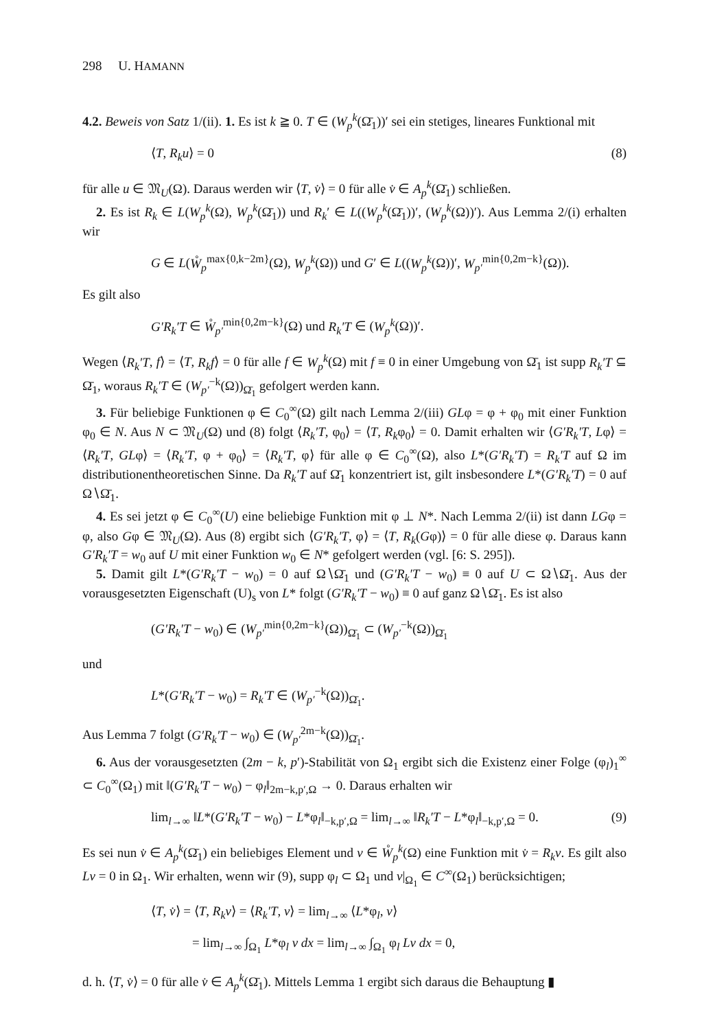298 U. HAMANN
4.2. Beweis von Satz 1/(ii). 1. Es ist k ≧ 0. T ∈ (W<sub>p</sub><sup>k</sup>(Ω̄<sub>1</sub>))′ sei ein stetiges, lineares Funktional mit
⟨T, R<sub>k</sub>u⟩ = 0 (8)
für alle u ∈ 𝔐<sub>U</sub>(Ω). Daraus werden wir ⟨T, v̇⟩ = 0 für alle v̇ ∈ A<sub>p</sub><sup>k</sup>(Ω̄<sub>1</sub>) schließen.
2. Es ist R<sub>k</sub> ∈ L(W<sub>p</sub><sup>k</sup>(Ω), W<sub>p</sub><sup>k</sup>(Ω̄<sub>1</sub>)) und R<sub>k</sub>′ ∈ L((W<sub>p</sub><sup>k</sup>(Ω̄<sub>1</sub>))′, (W<sub>p</sub><sup>k</sup>(Ω))′). Aus Lemma 2/(i) erhalten wir
G ∈ L(W̊<sub>p</sub><sup>max{0,k−2m}</sup>(Ω), W<sub>p</sub><sup>k</sup>(Ω)) und G′ ∈ L((W<sub>p</sub><sup>k</sup>(Ω))′, W<sub>p′</sub><sup>min{0,2m−k}</sup>(Ω)).
Es gilt also
G′R<sub>k</sub>′T ∈ W̊<sub>p′</sub><sup>min{0,2m−k}</sup>(Ω) und R<sub>k</sub>′T ∈ (W<sub>p</sub><sup>k</sup>(Ω))′.
Wegen ⟨R<sub>k</sub>′T, f⟩ = ⟨T, R<sub>k</sub>f⟩ = 0 für alle f ∈ W<sub>p</sub><sup>k</sup>(Ω) mit f ≡ 0 in einer Umgebung von Ω̄<sub>1</sub> ist supp R<sub>k</sub>′T ⊆ Ω̄<sub>1</sub>, woraus R<sub>k</sub>′T ∈ (W<sub>p′</sub><sup>−k</sup>(Ω))<sub>Ω̄<sub>1</sub></sub> gefolgert werden kann.
3. Für beliebige Funktionen φ ∈ C<sub>0</sub><sup>∞</sup>(Ω) gilt nach Lemma 2/(iii) GLφ = φ + φ<sub>0</sub> mit einer Funktion φ<sub>0</sub> ∈ N. Aus N ⊂ 𝔐<sub>U</sub>(Ω) und (8) folgt ⟨R<sub>k</sub>′T, φ<sub>0</sub>⟩ = ⟨T, R<sub>k</sub>φ<sub>0</sub>⟩ = 0. Damit erhalten wir ⟨G′R<sub>k</sub>′T, Lφ⟩ = ⟨R<sub>k</sub>′T, GLφ⟩ = ⟨R<sub>k</sub>′T, φ + φ<sub>0</sub>⟩ = ⟨R<sub>k</sub>′T, φ⟩ für alle φ ∈ C<sub>0</sub><sup>∞</sup>(Ω), also L*(G′R<sub>k</sub>′T) = R<sub>k</sub>′T auf Ω im distributionentheoretischen Sinne. Da R<sub>k</sub>′T auf Ω̄<sub>1</sub> konzentriert ist, gilt insbesondere L*(G′R<sub>k</sub>′T) = 0 auf Ω∖Ω̄<sub>1</sub>.
4. Es sei jetzt φ ∈ C<sub>0</sub><sup>∞</sup>(U) eine beliebige Funktion mit φ ⊥ N*. Nach Lemma 2/(ii) ist dann LGφ = φ, also Gφ ∈ 𝔐<sub>U</sub>(Ω). Aus (8) ergibt sich ⟨G′R<sub>k</sub>′T, φ⟩ = ⟨T, R<sub>k</sub>(Gφ)⟩ = 0 für alle diese φ. Daraus kann G′R<sub>k</sub>′T = w<sub>0</sub> auf U mit einer Funktion w<sub>0</sub> ∈ N* gefolgert werden (vgl. [6: S. 295]).
5. Damit gilt L*(G′R<sub>k</sub>′T − w<sub>0</sub>) = 0 auf Ω∖Ω̄<sub>1</sub> und (G′R<sub>k</sub>′T − w<sub>0</sub>) ≡ 0 auf U ⊂ Ω∖Ω̄<sub>1</sub>. Aus der vorausgesetzten Eigenschaft (U)<sub>s</sub> von L* folgt (G′R<sub>k</sub>′T − w<sub>0</sub>) ≡ 0 auf ganz Ω∖Ω̄<sub>1</sub>. Es ist also
(G′R<sub>k</sub>′T − w<sub>0</sub>) ∈ (W<sub>p′</sub><sup>min{0,2m−k}</sup>(Ω))<sub>Ω̄<sub>1</sub></sub> ⊂ (W<sub>p′</sub><sup>−k</sup>(Ω))<sub>Ω̄<sub>1</sub></sub>
und
L*(G′R<sub>k</sub>′T − w<sub>0</sub>) = R<sub>k</sub>′T ∈ (W<sub>p′</sub><sup>−k</sup>(Ω))<sub>Ω̄<sub>1</sub></sub>.
Aus Lemma 7 folgt (G′R<sub>k</sub>′T − w<sub>0</sub>) ∈ (W<sub>p′</sub><sup>2m−k</sup>(Ω))<sub>Ω̄<sub>1</sub></sub>.
6. Aus der vorausgesetzten (2m − k, p′)-Stabilität von Ω<sub>1</sub> ergibt sich die Existenz einer Folge (φ<sub>l</sub>)<sub>1</sub><sup>∞</sup> ⊂ C<sub>0</sub><sup>∞</sup>(Ω<sub>1</sub>) mit ‖(G′R<sub>k</sub>′T − w<sub>0</sub>) − φ<sub>l</sub>‖<sub>2m−k,p′,Ω</sub> → 0. Daraus erhalten wir
lim<sub>l→∞</sub> ‖L*(G′R<sub>k</sub>′T − w<sub>0</sub>) − L*φ<sub>l</sub>‖<sub>−k,p′,Ω</sub> = lim<sub>l→∞</sub> ‖R<sub>k</sub>′T − L*φ<sub>l</sub>‖<sub>−k,p′,Ω</sub> = 0. (9)
Es sei nun v̇ ∈ A<sub>p</sub><sup>k</sup>(Ω̄<sub>1</sub>) ein beliebiges Element und v ∈ W̊<sub>p</sub><sup>k</sup>(Ω) eine Funktion mit v̇ = R<sub>k</sub>v. Es gilt also Lv = 0 in Ω<sub>1</sub>. Wir erhalten, wenn wir (9), supp φ<sub>l</sub> ⊂ Ω<sub>1</sub> und v|<sub>Ω<sub>1</sub></sub> ∈ C<sup>∞</sup>(Ω<sub>1</sub>) berücksichtigen;
⟨T, v̇⟩ = ⟨T, R<sub>k</sub>v⟩ = ⟨R<sub>k</sub>′T, v⟩ = lim<sub>l→∞</sub> ⟨L*φ<sub>l</sub>, v⟩
= lim<sub>l→∞</sub> ∫<sub>Ω<sub>1</sub></sub> L*φ<sub>l</sub> v dx = lim<sub>l→∞</sub> ∫<sub>Ω<sub>1</sub></sub> φ<sub>l</sub> Lv dx = 0,
d. h. ⟨T, v̇⟩ = 0 für alle v̇ ∈ A<sub>p</sub><sup>k</sup>(Ω̄<sub>1</sub>). Mittels Lemma 1 ergibt sich daraus die Behauptung ▮